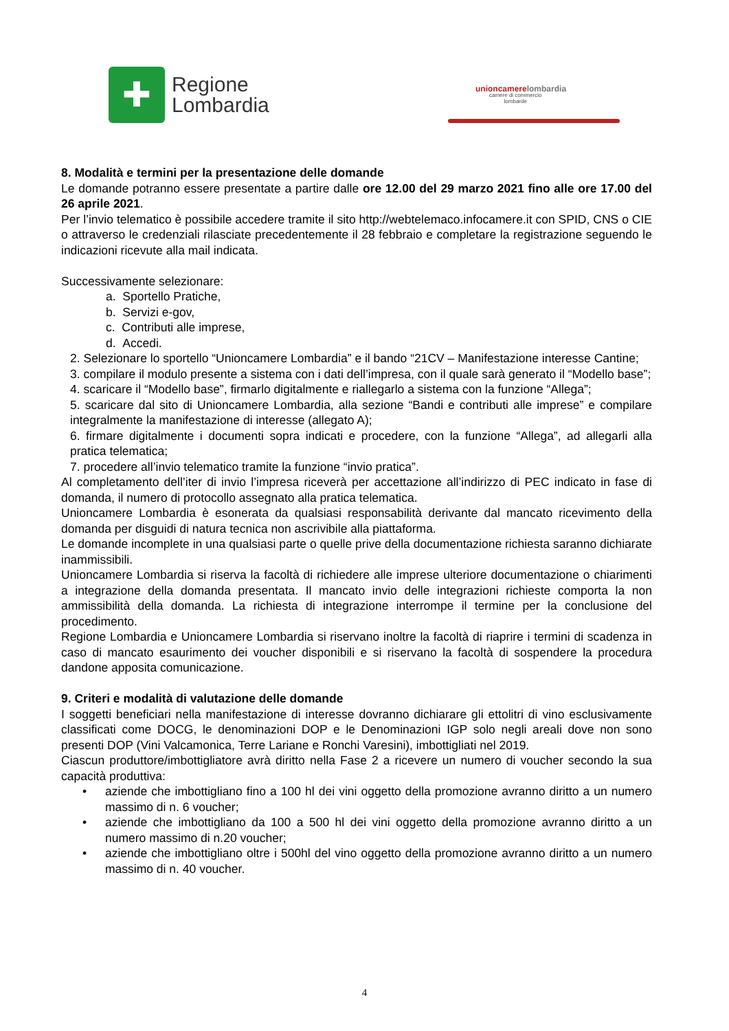✚
Regione
Lombardia
unioncamerelombardia
camere di commercio
lombarde
8. Modalità e termini per la presentazione delle domande
Le domande potranno essere presentate a partire dalle ore 12.00 del 29 marzo 2021 fino alle ore 17.00 del 26 aprile 2021.
Per l’invio telematico è possibile accedere tramite il sito http://webtelemaco.infocamere.it con SPID, CNS o CIE o attraverso le credenziali rilasciate precedentemente il 28 febbraio e completare la registrazione seguendo le indicazioni ricevute alla mail indicata.
Successivamente selezionare:
a. Sportello Pratiche,
b. Servizi e-gov,
c. Contributi alle imprese,
d. Accedi.
2. Selezionare lo sportello “Unioncamere Lombardia” e il bando “21CV – Manifestazione interesse Cantine;
3. compilare il modulo presente a sistema con i dati dell’impresa, con il quale sarà generato il “Modello base”;
4. scaricare il “Modello base”, firmarlo digitalmente e riallegarlo a sistema con la funzione “Allega”;
5. scaricare dal sito di Unioncamere Lombardia, alla sezione “Bandi e contributi alle imprese” e compilare integralmente la manifestazione di interesse (allegato A);
6. firmare digitalmente i documenti sopra indicati e procedere, con la funzione “Allega”, ad allegarli alla pratica telematica;
7. procedere all’invio telematico tramite la funzione “invio pratica”.
Al completamento dell’iter di invio l’impresa riceverà per accettazione all’indirizzo di PEC indicato in fase di domanda, il numero di protocollo assegnato alla pratica telematica.
Unioncamere Lombardia è esonerata da qualsiasi responsabilità derivante dal mancato ricevimento della domanda per disguidi di natura tecnica non ascrivibile alla piattaforma.
Le domande incomplete in una qualsiasi parte o quelle prive della documentazione richiesta saranno dichiarate inammissibili.
Unioncamere Lombardia si riserva la facoltà di richiedere alle imprese ulteriore documentazione o chiarimenti a integrazione della domanda presentata. Il mancato invio delle integrazioni richieste comporta la non ammissibilità della domanda. La richiesta di integrazione interrompe il termine per la conclusione del procedimento.
Regione Lombardia e Unioncamere Lombardia si riservano inoltre la facoltà di riaprire i termini di scadenza in caso di mancato esaurimento dei voucher disponibili e si riservano la facoltà di sospendere la procedura dandone apposita comunicazione.
9. Criteri e modalità di valutazione delle domande
I soggetti beneficiari nella manifestazione di interesse dovranno dichiarare gli ettolitri di vino esclusivamente classificati come DOCG, le denominazioni DOP e le Denominazioni IGP solo negli areali dove non sono presenti DOP (Vini Valcamonica, Terre Lariane e Ronchi Varesini), imbottigliati nel 2019.
Ciascun produttore/imbottigliatore avrà diritto nella Fase 2 a ricevere un numero di voucher secondo la sua capacità produttiva:
• aziende che imbottigliano fino a 100 hl dei vini oggetto della promozione avranno diritto a un numero massimo di n. 6 voucher;
• aziende che imbottigliano da 100 a 500 hl dei vini oggetto della promozione avranno diritto a un numero massimo di n.20 voucher;
• aziende che imbottigliano oltre i 500hl del vino oggetto della promozione avranno diritto a un numero massimo di n. 40 voucher.
4